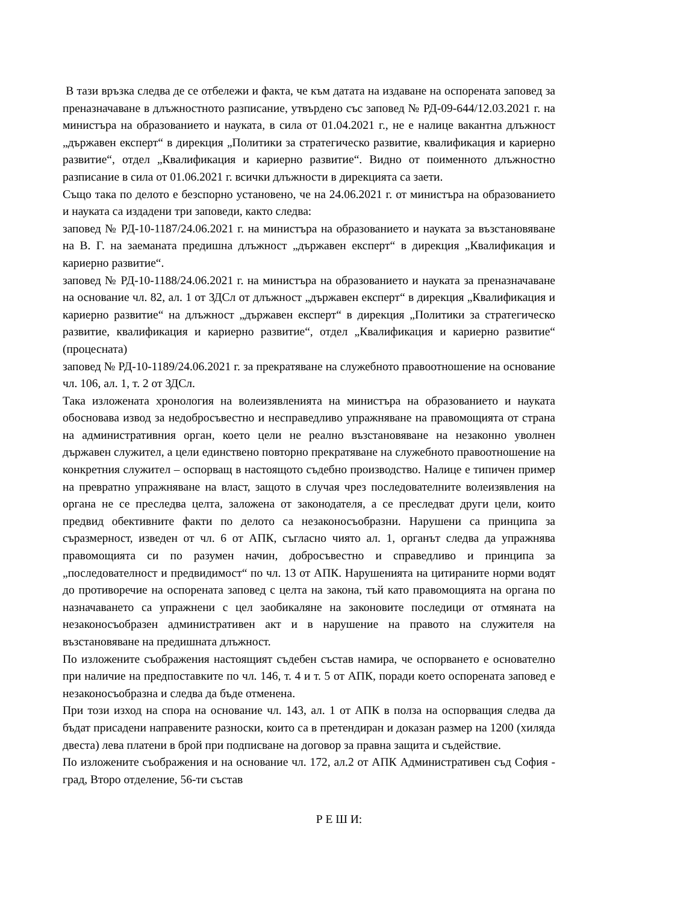В тази връзка следва де се отбележи и факта, че към датата на издаване на оспорената заповед за преназначаване в длъжностното разписание, утвърдено със заповед № РД-09-644/12.03.2021 г. на министъра на образованието и науката, в сила от 01.04.2021 г., не е налице вакантна длъжност „държавен експерт“ в дирекция „Политики за стратегическо развитие, квалификация и кариерно развитие“, отдел „Квалификация и кариерно развитие“. Видно от поименното длъжностно разписание в сила от 01.06.2021 г. всички длъжности в дирекцията са заети.
Също така по делото е безспорно установено, че на 24.06.2021 г. от министъра на образованието и науката са издадени три заповеди, както следва:
заповед № РД-10-1187/24.06.2021 г. на министъра на образованието и науката за възстановяване на В. Г. на заеманата предишна длъжност „държавен експерт“ в дирекция „Квалификация и кариерно развитие“.
заповед № РД-10-1188/24.06.2021 г. на министъра на образованието и науката за преназначаване на основание чл. 82, ал. 1 от ЗДСл от длъжност „държавен експерт“ в дирекция „Квалификация и кариерно развитие“ на длъжност „държавен експерт“ в дирекция „Политики за стратегическо развитие, квалификация и кариерно развитие“, отдел „Квалификация и кариерно развитие“ (процесната)
заповед № РД-10-1189/24.06.2021 г. за прекратяване на служебното правоотношение на основание чл. 106, ал. 1, т. 2 от ЗДСл.
Така изложената хронология на волеизявленията на министъра на образованието и науката обосновава извод за недобросъвестно и несправедливо упражняване на правомощията от страна на административния орган, което цели не реално възстановяване на незаконно уволнен държавен служител, а цели единствено повторно прекратяване на служебното правоотношение на конкретния служител – оспорващ в настоящото съдебно производство. Налице е типичен пример на превратно упражняване на власт, защото в случая чрез последователните волеизявления на органа не се преследва целта, заложена от законодателя, а се преследват други цели, които предвид обективните факти по делото са незаконосъобразни. Нарушени са принципа за съразмерност, изведен от чл. 6 от АПК, съгласно чиято ал. 1, органът следва да упражнява правомощията си по разумен начин, добросъвестно и справедливо и принципа за „последователност и предвидимост“ по чл. 13 от АПК. Нарушенията на цитираните норми водят до противоречие на оспорената заповед с целта на закона, тъй като правомощията на органа по назначаването са упражнени с цел заобикаляне на законовите последици от отмяната на незаконосъобразен административен акт и в нарушение на правото на служителя на възстановяване на предишната длъжност.
По изложените съображения настоящият съдебен състав намира, че оспорването е основателно при наличие на предпоставките по чл. 146, т. 4 и т. 5 от АПК, поради което оспорената заповед е незаконосъобразна и следва да бъде отменена.
При този изход на спора на основание чл. 143, ал. 1 от АПК в полза на оспорващия следва да бъдат присадени направените разноски, които са в претендиран и доказан размер на 1200 (хиляда двеста) лева платени в брой при подписване на договор за правна защита и съдействие.
По изложените съображения и на основание чл. 172, ал.2 от АПК Административен съд София - град, Второ отделение, 56-ти състав
Р Е Ш И: